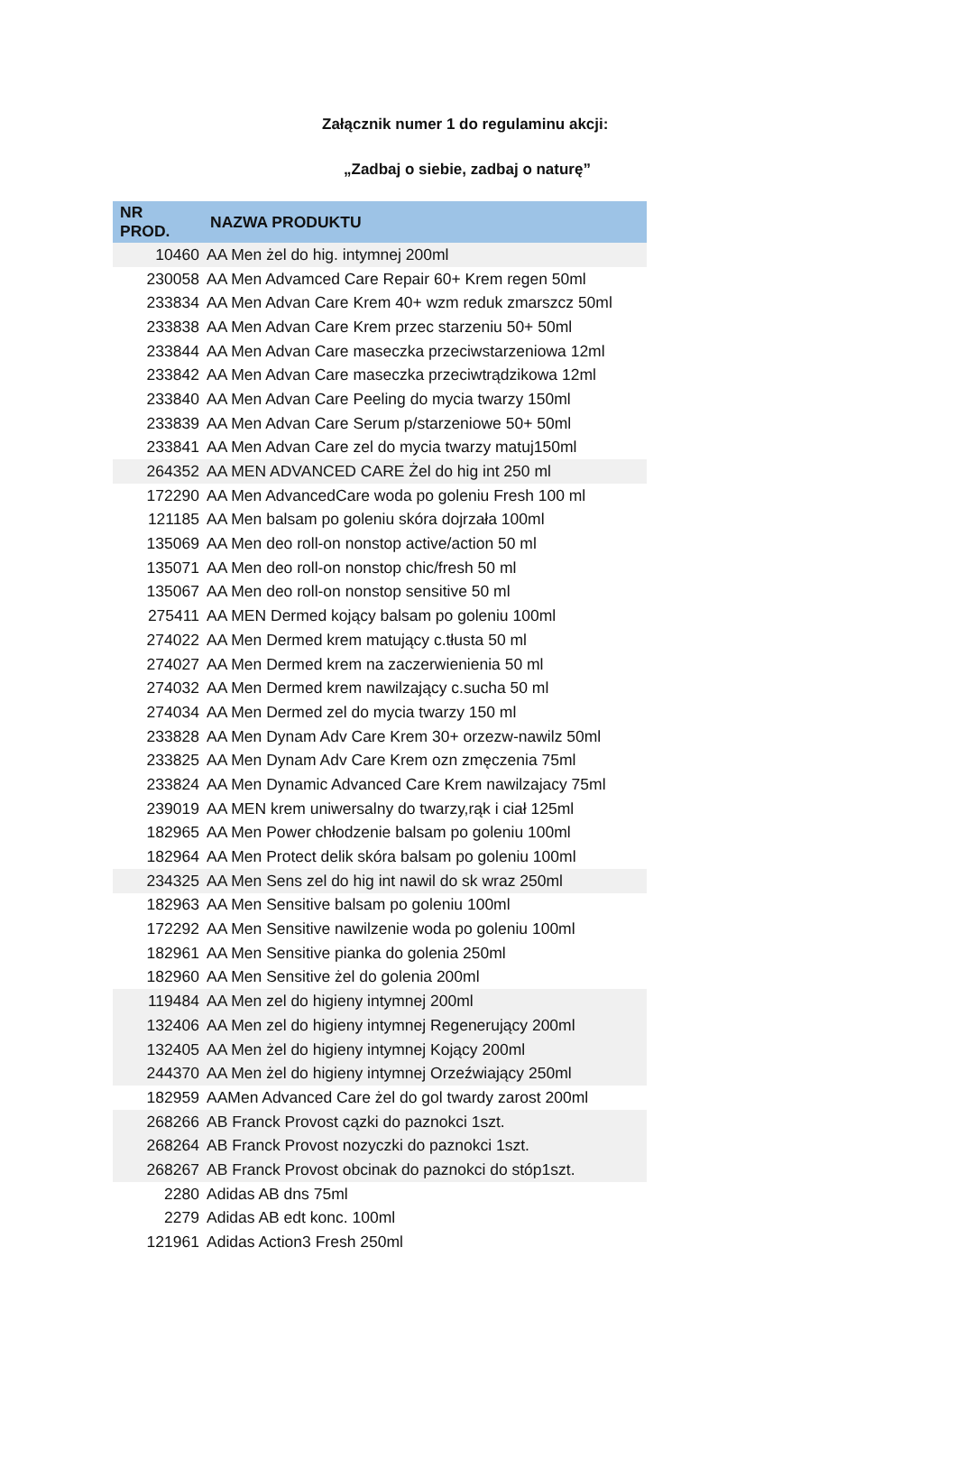Załącznik numer 1 do regulaminu akcji:
„Zadbaj o siebie, zadbaj o naturę”
| NR PROD. | NAZWA PRODUKTU |
| --- | --- |
| 10460 | AA Men żel do hig. intymnej 200ml |
| 230058 | AA Men Advamced Care Repair 60+ Krem regen 50ml |
| 233834 | AA Men Advan Care Krem 40+ wzm reduk zmarszcz 50ml |
| 233838 | AA Men Advan Care Krem przec starzeniu 50+ 50ml |
| 233844 | AA Men Advan Care maseczka przeciwstarzeniowa 12ml |
| 233842 | AA Men Advan Care maseczka przeciwtrądzikowa 12ml |
| 233840 | AA Men Advan Care Peeling do mycia twarzy 150ml |
| 233839 | AA Men Advan Care Serum p/starzeniowe 50+ 50ml |
| 233841 | AA Men Advan Care zel do mycia twarzy matuj150ml |
| 264352 | AA MEN ADVANCED CARE Żel do hig int 250 ml |
| 172290 | AA Men AdvancedCare woda po goleniu Fresh 100 ml |
| 121185 | AA Men balsam po goleniu skóra dojrzała 100ml |
| 135069 | AA Men deo roll-on nonstop active/action 50 ml |
| 135071 | AA Men deo roll-on nonstop chic/fresh 50 ml |
| 135067 | AA Men deo roll-on nonstop sensitive 50 ml |
| 275411 | AA MEN Dermed kojący balsam po goleniu 100ml |
| 274022 | AA Men Dermed krem matujący c.tłusta 50 ml |
| 274027 | AA Men Dermed krem na zaczerwienienia 50 ml |
| 274032 | AA Men Dermed krem nawilzający c.sucha 50 ml |
| 274034 | AA Men Dermed zel do mycia twarzy 150 ml |
| 233828 | AA Men Dynam Adv Care Krem 30+ orzezw-nawilz 50ml |
| 233825 | AA Men Dynam Adv Care Krem ozn zmęczenia 75ml |
| 233824 | AA Men Dynamic Advanced Care Krem nawilzajacy 75ml |
| 239019 | AA MEN krem uniwersalny do twarzy,rąk i ciał 125ml |
| 182965 | AA Men Power chłodzenie balsam po goleniu 100ml |
| 182964 | AA Men Protect delik skóra balsam po goleniu 100ml |
| 234325 | AA Men Sens zel do hig int nawil do sk wraz 250ml |
| 182963 | AA Men Sensitive balsam po goleniu 100ml |
| 172292 | AA Men Sensitive nawilzenie woda po goleniu 100ml |
| 182961 | AA Men Sensitive pianka do golenia 250ml |
| 182960 | AA Men Sensitive żel do golenia 200ml |
| 119484 | AA Men zel do higieny intymnej 200ml |
| 132406 | AA Men zel do higieny intymnej Regenerujący 200ml |
| 132405 | AA Men żel do higieny intymnej Kojący 200ml |
| 244370 | AA Men żel do higieny intymnej Orzeźwiający 250ml |
| 182959 | AAMen Advanced Care żel do gol twardy zarost 200ml |
| 268266 | AB Franck Provost cązki do paznokci 1szt. |
| 268264 | AB Franck Provost nozyczki do paznokci 1szt. |
| 268267 | AB Franck Provost obcinak do paznokci do stóp1szt. |
| 2280 | Adidas AB dns 75ml |
| 2279 | Adidas AB edt konc. 100ml |
| 121961 | Adidas Action3 Fresh 250ml |